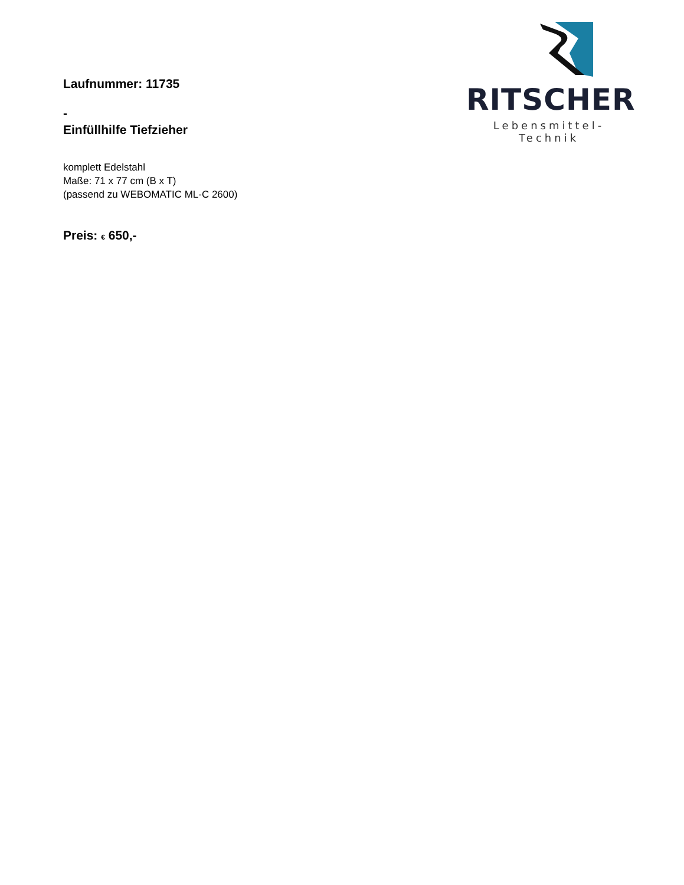Laufnummer: 11735
-
Einfüllhilfe Tiefzieher
komplett Edelstahl
Maße: 71 x 77 cm (B x T)
(passend zu WEBOMATIC ML-C 2600)
Preis: € 650,-
RITSCHER
Lebensmittel-Technik